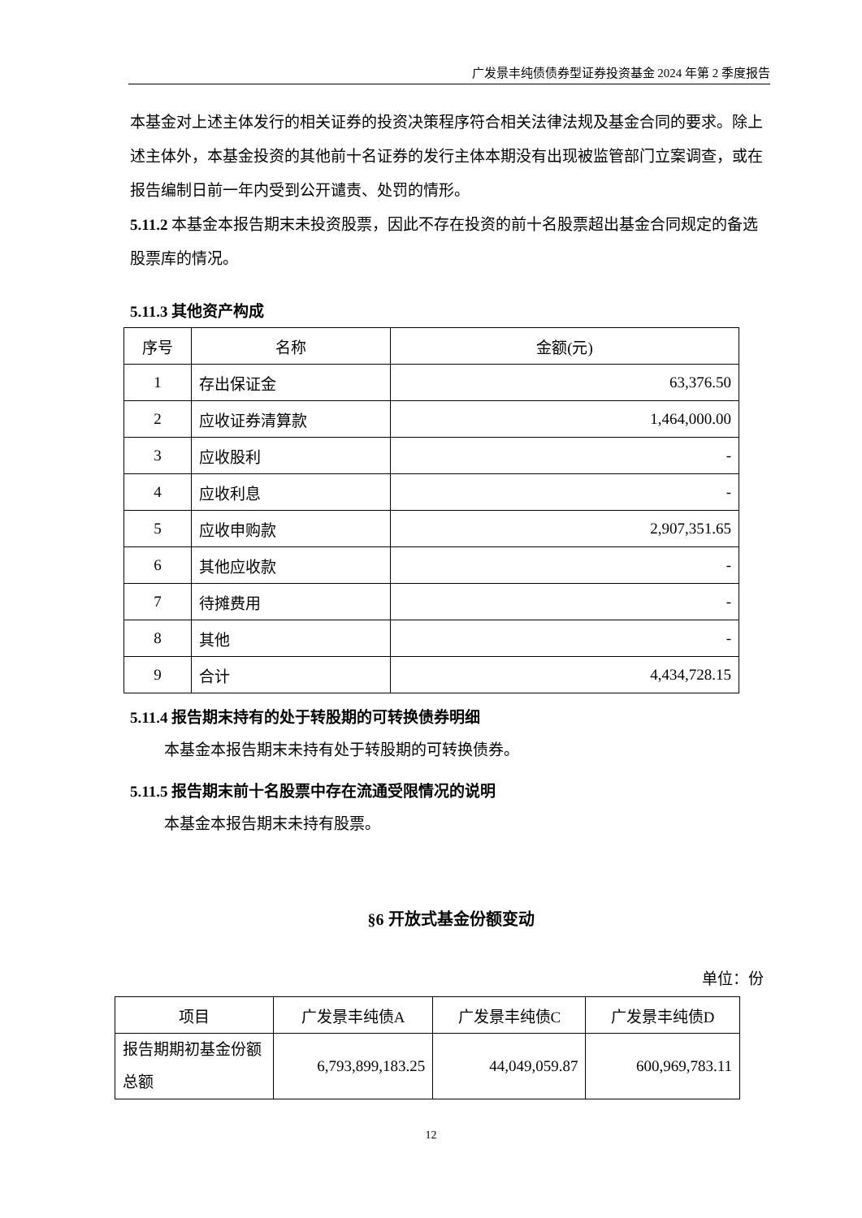广发景丰纯债债券型证券投资基金 2024 年第 2 季度报告
本基金对上述主体发行的相关证券的投资决策程序符合相关法律法规及基金合同的要求。除上述主体外，本基金投资的其他前十名证券的发行主体本期没有出现被监管部门立案调查，或在报告编制日前一年内受到公开谴责、处罚的情形。
5.11.2 本基金本报告期末未投资股票，因此不存在投资的前十名股票超出基金合同规定的备选股票库的情况。
5.11.3 其他资产构成
| 序号 | 名称 | 金额(元) |
| --- | --- | --- |
| 1 | 存出保证金 | 63,376.50 |
| 2 | 应收证券清算款 | 1,464,000.00 |
| 3 | 应收股利 | - |
| 4 | 应收利息 | - |
| 5 | 应收申购款 | 2,907,351.65 |
| 6 | 其他应收款 | - |
| 7 | 待摊费用 | - |
| 8 | 其他 | - |
| 9 | 合计 | 4,434,728.15 |
5.11.4 报告期末持有的处于转股期的可转换债券明细
本基金本报告期末未持有处于转股期的可转换债券。
5.11.5 报告期末前十名股票中存在流通受限情况的说明
本基金本报告期末未持有股票。
§6 开放式基金份额变动
单位：份
| 项目 | 广发景丰纯债A | 广发景丰纯债C | 广发景丰纯债D |
| --- | --- | --- | --- |
| 报告期期初基金份额总额 | 6,793,899,183.25 | 44,049,059.87 | 600,969,783.11 |
12